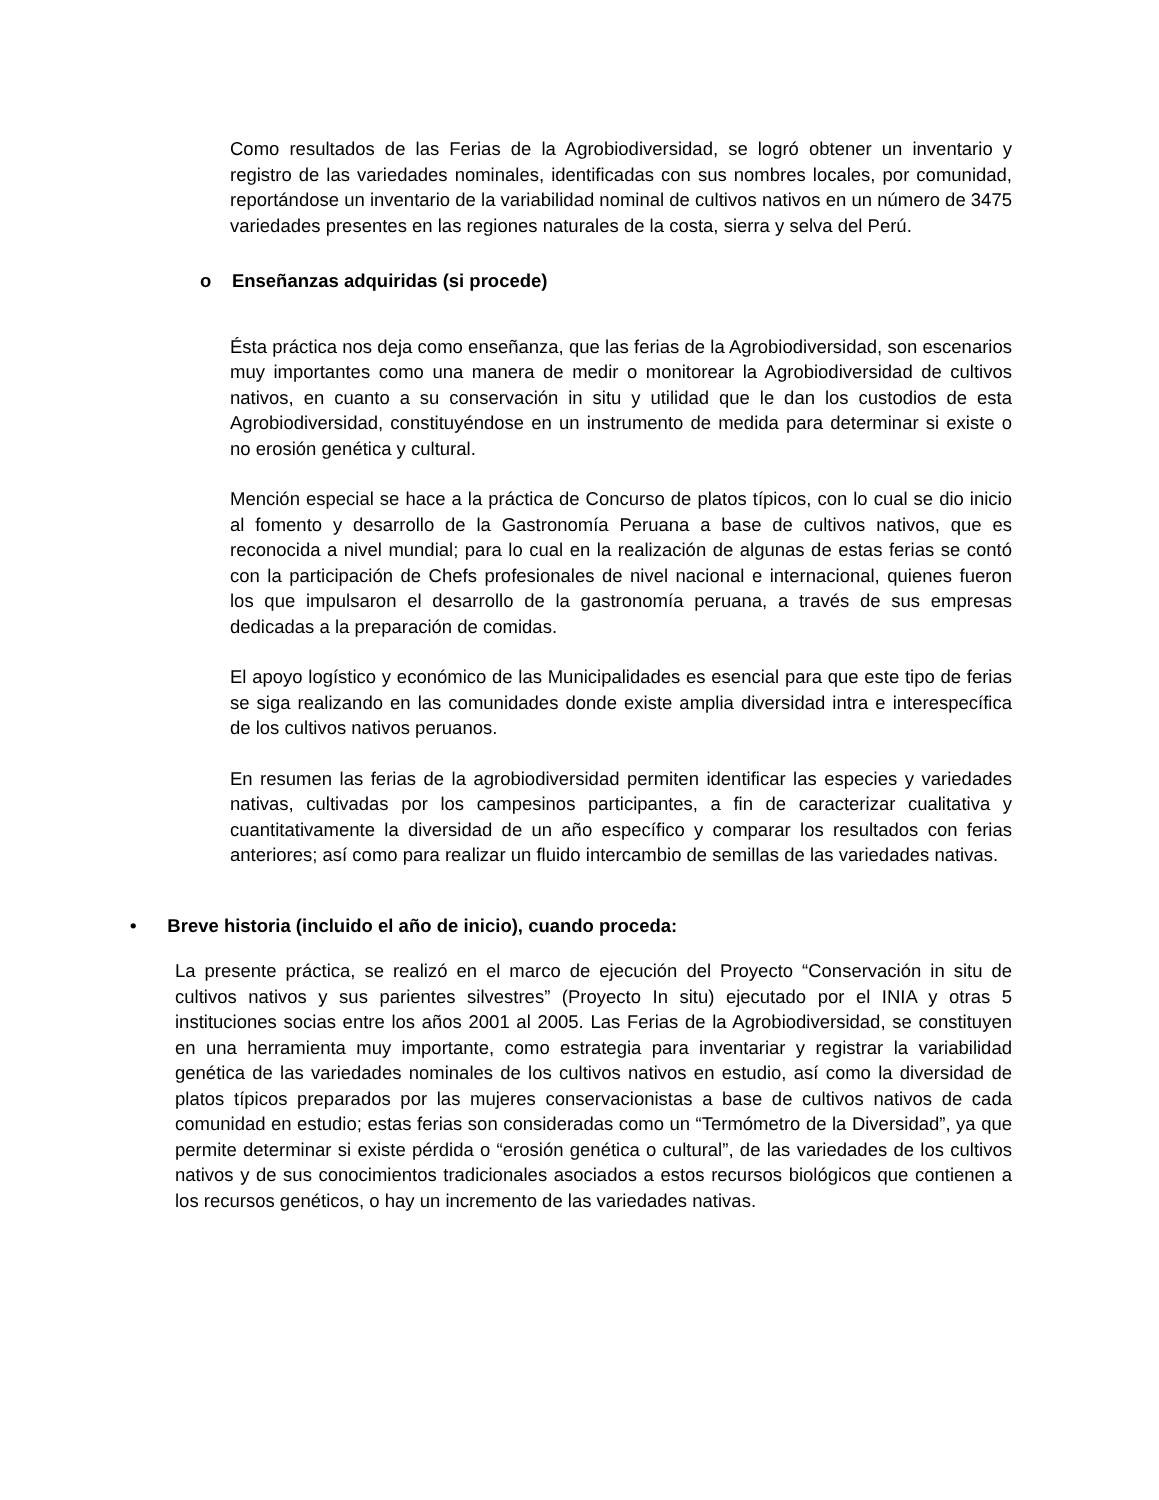Como resultados de las Ferias de la Agrobiodiversidad, se logró obtener un inventario y registro de las variedades nominales, identificadas con sus nombres locales, por comunidad, reportándose un inventario de la variabilidad nominal de cultivos nativos en un número de 3475 variedades presentes en las regiones naturales de la costa, sierra y selva del Perú.
o Enseñanzas adquiridas (si procede)
Ésta práctica nos deja como enseñanza, que las ferias de la Agrobiodiversidad, son escenarios muy importantes como una manera de medir o monitorear la Agrobiodiversidad de cultivos nativos, en cuanto a su conservación in situ y utilidad que le dan los custodios de esta Agrobiodiversidad, constituyéndose en un instrumento de medida para determinar si existe o no erosión genética y cultural.
Mención especial se hace a la práctica de Concurso de platos típicos, con lo cual se dio inicio al fomento y desarrollo de la Gastronomía Peruana a base de cultivos nativos, que es reconocida a nivel mundial; para lo cual en la realización de algunas de estas ferias se contó con la participación de Chefs profesionales de nivel nacional e internacional, quienes fueron los que impulsaron el desarrollo de la gastronomía peruana, a través de sus empresas dedicadas a la preparación de comidas.
El apoyo logístico y económico de las Municipalidades es esencial para que este tipo de ferias se siga realizando en las comunidades donde existe amplia diversidad intra e interespecífica de los cultivos nativos peruanos.
En resumen las ferias de la agrobiodiversidad permiten identificar las especies y variedades nativas, cultivadas por los campesinos participantes, a fin de caracterizar cualitativa y cuantitativamente la diversidad de un año específico y comparar los resultados con ferias anteriores; así como para realizar un fluido intercambio de semillas de las variedades nativas.
• Breve historia (incluido el año de inicio), cuando proceda:
La presente práctica, se realizó en el marco de ejecución del Proyecto “Conservación in situ de cultivos nativos y sus parientes silvestres” (Proyecto In situ) ejecutado por el INIA y otras 5 instituciones socias entre los años 2001 al 2005. Las Ferias de la Agrobiodiversidad, se constituyen en una herramienta muy importante, como estrategia para inventariar y registrar la variabilidad genética de las variedades nominales de los cultivos nativos en estudio, así como la diversidad de platos típicos preparados por las mujeres conservacionistas a base de cultivos nativos de cada comunidad en estudio; estas ferias son consideradas como un “Termómetro de la Diversidad”, ya que permite determinar si existe pérdida o “erosión genética o cultural”, de las variedades de los cultivos nativos y de sus conocimientos tradicionales asociados a estos recursos biológicos que contienen a los recursos genéticos, o hay un incremento de las variedades nativas.